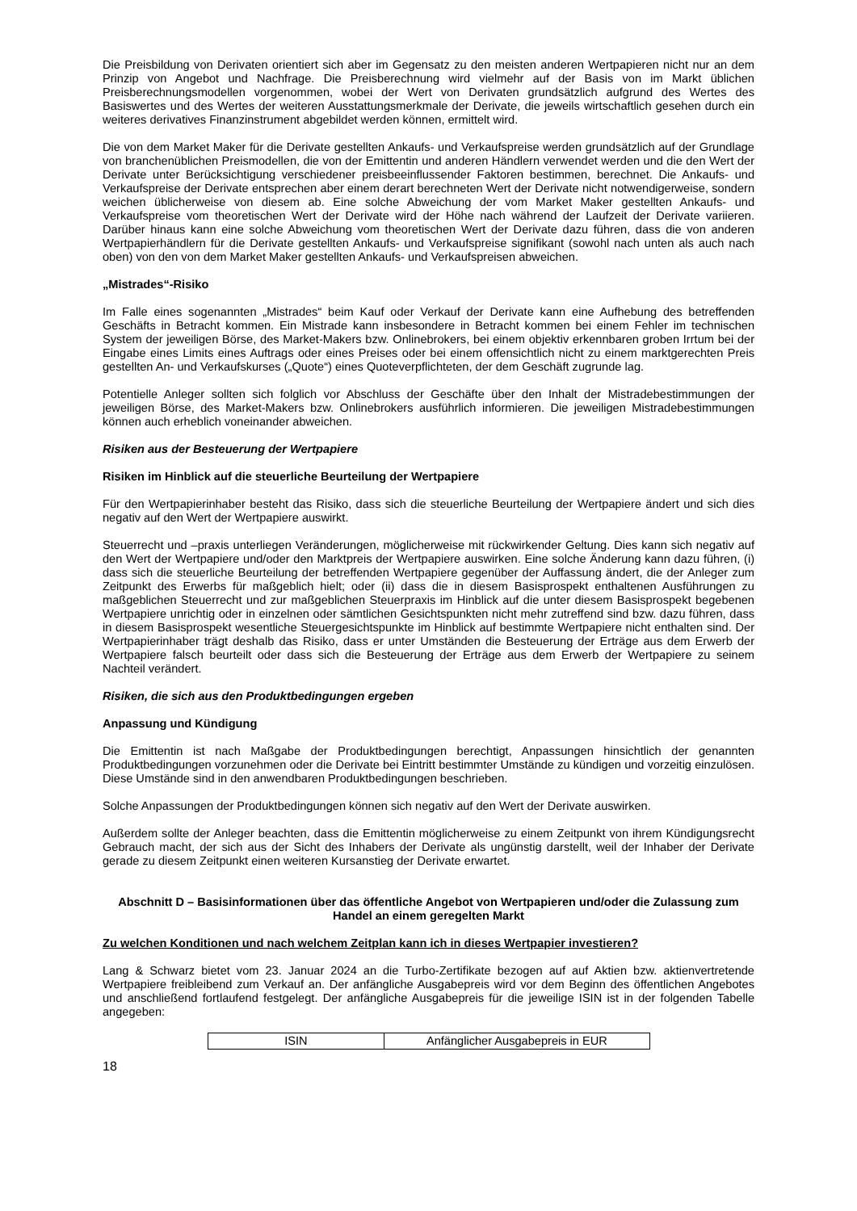Die Preisbildung von Derivaten orientiert sich aber im Gegensatz zu den meisten anderen Wertpapieren nicht nur an dem Prinzip von Angebot und Nachfrage. Die Preisberechnung wird vielmehr auf der Basis von im Markt üblichen Preisberechnungsmodellen vorgenommen, wobei der Wert von Derivaten grundsätzlich aufgrund des Wertes des Basiswertes und des Wertes der weiteren Ausstattungsmerkmale der Derivate, die jeweils wirtschaftlich gesehen durch ein weiteres derivatives Finanzinstrument abgebildet werden können, ermittelt wird.
Die von dem Market Maker für die Derivate gestellten Ankaufs- und Verkaufspreise werden grundsätzlich auf der Grundlage von branchenüblichen Preismodellen, die von der Emittentin und anderen Händlern verwendet werden und die den Wert der Derivate unter Berücksichtigung verschiedener preisbeeinflussender Faktoren bestimmen, berechnet. Die Ankaufs- und Verkaufspreise der Derivate entsprechen aber einem derart berechneten Wert der Derivate nicht notwendigerweise, sondern weichen üblicherweise von diesem ab. Eine solche Abweichung der vom Market Maker gestellten Ankaufs- und Verkaufspreise vom theoretischen Wert der Derivate wird der Höhe nach während der Laufzeit der Derivate variieren. Darüber hinaus kann eine solche Abweichung vom theoretischen Wert der Derivate dazu führen, dass die von anderen Wertpapierhändlern für die Derivate gestellten Ankaufs- und Verkaufspreise signifikant (sowohl nach unten als auch nach oben) von den von dem Market Maker gestellten Ankaufs- und Verkaufspreisen abweichen.
„Mistrades“-Risiko
Im Falle eines sogenannten „Mistrades“ beim Kauf oder Verkauf der Derivate kann eine Aufhebung des betreffenden Geschäfts in Betracht kommen. Ein Mistrade kann insbesondere in Betracht kommen bei einem Fehler im technischen System der jeweiligen Börse, des Market-Makers bzw. Onlinebrokers, bei einem objektiv erkennbaren groben Irrtum bei der Eingabe eines Limits eines Auftrags oder eines Preises oder bei einem offensichtlich nicht zu einem marktgerechten Preis gestellten An- und Verkaufskurses („Quote“) eines Quoteverpflichteten, der dem Geschäft zugrunde lag.
Potentielle Anleger sollten sich folglich vor Abschluss der Geschäfte über den Inhalt der Mistradebestimmungen der jeweiligen Börse, des Market-Makers bzw. Onlinebrokers ausführlich informieren. Die jeweiligen Mistradebestimmungen können auch erheblich voneinander abweichen.
Risiken aus der Besteuerung der Wertpapiere
Risiken im Hinblick auf die steuerliche Beurteilung der Wertpapiere
Für den Wertpapierinhaber besteht das Risiko, dass sich die steuerliche Beurteilung der Wertpapiere ändert und sich dies negativ auf den Wert der Wertpapiere auswirkt.
Steuerrecht und –praxis unterliegen Veränderungen, möglicherweise mit rückwirkender Geltung. Dies kann sich negativ auf den Wert der Wertpapiere und/oder den Marktpreis der Wertpapiere auswirken. Eine solche Änderung kann dazu führen, (i) dass sich die steuerliche Beurteilung der betreffenden Wertpapiere gegenüber der Auffassung ändert, die der Anleger zum Zeitpunkt des Erwerbs für maßgeblich hielt; oder (ii) dass die in diesem Basisprospekt enthaltenen Ausführungen zu maßgeblichen Steuerrecht und zur maßgeblichen Steuerpraxis im Hinblick auf die unter diesem Basisprospekt begebenen Wertpapiere unrichtig oder in einzelnen oder sämtlichen Gesichtspunkten nicht mehr zutreffend sind bzw. dazu führen, dass in diesem Basisprospekt wesentliche Steuergesichtspunkte im Hinblick auf bestimmte Wertpapiere nicht enthalten sind. Der Wertpapierinhaber trägt deshalb das Risiko, dass er unter Umständen die Besteuerung der Erträge aus dem Erwerb der Wertpapiere falsch beurteilt oder dass sich die Besteuerung der Erträge aus dem Erwerb der Wertpapiere zu seinem Nachteil verändert.
Risiken, die sich aus den Produktbedingungen ergeben
Anpassung und Kündigung
Die Emittentin ist nach Maßgabe der Produktbedingungen berechtigt, Anpassungen hinsichtlich der genannten Produktbedingungen vorzunehmen oder die Derivate bei Eintritt bestimmter Umstände zu kündigen und vorzeitig einzulösen. Diese Umstände sind in den anwendbaren Produktbedingungen beschrieben.
Solche Anpassungen der Produktbedingungen können sich negativ auf den Wert der Derivate auswirken.
Außerdem sollte der Anleger beachten, dass die Emittentin möglicherweise zu einem Zeitpunkt von ihrem Kündigungsrecht Gebrauch macht, der sich aus der Sicht des Inhabers der Derivate als ungünstig darstellt, weil der Inhaber der Derivate gerade zu diesem Zeitpunkt einen weiteren Kursanstieg der Derivate erwartet.
Abschnitt D – Basisinformationen über das öffentliche Angebot von Wertpapieren und/oder die Zulassung zum Handel an einem geregelten Markt
Zu welchen Konditionen und nach welchem Zeitplan kann ich in dieses Wertpapier investieren?
Lang & Schwarz bietet vom 23. Januar 2024 an die Turbo-Zertifikate bezogen auf auf Aktien bzw. aktienvertretende Wertpapiere freibleibend zum Verkauf an. Der anfängliche Ausgabepreis wird vor dem Beginn des öffentlichen Angebotes und anschließend fortlaufend festgelegt. Der anfängliche Ausgabepreis für die jeweilige ISIN ist in der folgenden Tabelle angegeben:
| ISIN | Anfänglicher Ausgabepreis in EUR |
18